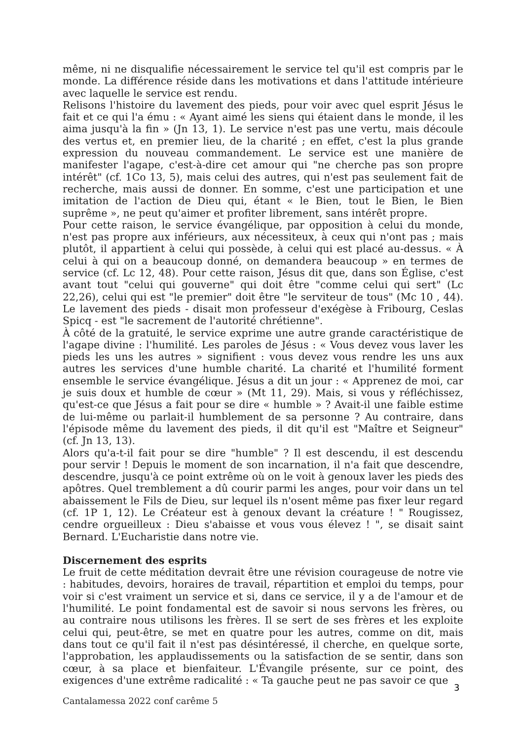même, ni ne disqualifie nécessairement le service tel qu'il est compris par le monde. La différence réside dans les motivations et dans l'attitude intérieure avec laquelle le service est rendu.
Relisons l'histoire du lavement des pieds, pour voir avec quel esprit Jésus le fait et ce qui l'a ému : « Ayant aimé les siens qui étaient dans le monde, il les aima jusqu'à la fin » (Jn 13, 1). Le service n'est pas une vertu, mais découle des vertus et, en premier lieu, de la charité ; en effet, c'est la plus grande expression du nouveau commandement. Le service est une manière de manifester l'agape, c'est-à-dire cet amour qui "ne cherche pas son propre intérêt" (cf. 1Co 13, 5), mais celui des autres, qui n'est pas seulement fait de recherche, mais aussi de donner. En somme, c'est une participation et une imitation de l'action de Dieu qui, étant « le Bien, tout le Bien, le Bien suprême », ne peut qu'aimer et profiter librement, sans intérêt propre.
Pour cette raison, le service évangélique, par opposition à celui du monde, n'est pas propre aux inférieurs, aux nécessiteux, à ceux qui n'ont pas ; mais plutôt, il appartient à celui qui possède, à celui qui est placé au-dessus. « À celui à qui on a beaucoup donné, on demandera beaucoup » en termes de service (cf. Lc 12, 48). Pour cette raison, Jésus dit que, dans son Église, c'est avant tout "celui qui gouverne" qui doit être "comme celui qui sert" (Lc 22,26), celui qui est "le premier" doit être "le serviteur de tous" (Mc 10 , 44). Le lavement des pieds - disait mon professeur d'exégèse à Fribourg, Ceslas Spicq - est "le sacrement de l'autorité chrétienne".
À côté de la gratuité, le service exprime une autre grande caractéristique de l'agape divine : l'humilité. Les paroles de Jésus : « Vous devez vous laver les pieds les uns les autres » signifient : vous devez vous rendre les uns aux autres les services d'une humble charité. La charité et l'humilité forment ensemble le service évangélique. Jésus a dit un jour : « Apprenez de moi, car je suis doux et humble de cœur » (Mt 11, 29). Mais, si vous y réfléchissez, qu'est-ce que Jésus a fait pour se dire « humble » ? Avait-il une faible estime de lui-même ou parlait-il humblement de sa personne ? Au contraire, dans l'épisode même du lavement des pieds, il dit qu'il est "Maître et Seigneur" (cf. Jn 13, 13).
Alors qu'a-t-il fait pour se dire "humble" ? Il est descendu, il est descendu pour servir ! Depuis le moment de son incarnation, il n'a fait que descendre, descendre, jusqu'à ce point extrême où on le voit à genoux laver les pieds des apôtres. Quel tremblement a dû courir parmi les anges, pour voir dans un tel abaissement le Fils de Dieu, sur lequel ils n'osent même pas fixer leur regard (cf. 1P 1, 12). Le Créateur est à genoux devant la créature ! " Rougissez, cendre orgueilleux : Dieu s'abaisse et vous vous élevez ! ", se disait saint Bernard. L'Eucharistie dans notre vie.
Discernement des esprits
Le fruit de cette méditation devrait être une révision courageuse de notre vie : habitudes, devoirs, horaires de travail, répartition et emploi du temps, pour voir si c'est vraiment un service et si, dans ce service, il y a de l'amour et de l'humilité. Le point fondamental est de savoir si nous servons les frères, ou au contraire nous utilisons les frères. Il se sert de ses frères et les exploite celui qui, peut-être, se met en quatre pour les autres, comme on dit, mais dans tout ce qu'il fait il n'est pas désintéressé, il cherche, en quelque sorte, l'approbation, les applaudissements ou la satisfaction de se sentir, dans son cœur, à sa place et bienfaiteur. L'Évangile présente, sur ce point, des exigences d'une extrême radicalité : « Ta gauche peut ne pas savoir ce que
3
Cantalamessa 2022 conf carême 5